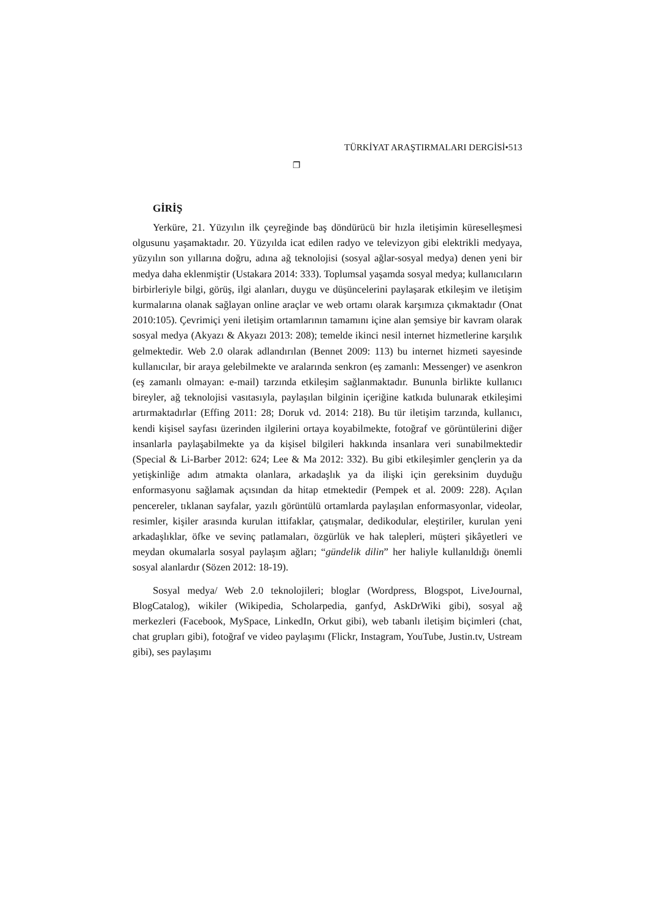TÜRKİYAT ARAŞTIRMALARI DERGİSİ•513
❐
GİRİŞ
Yerküre, 21. Yüzyılın ilk çeyreğinde baş döndürücü bir hızla iletişimin küreselleşmesi olgusunu yaşamaktadır. 20. Yüzyılda icat edilen radyo ve televizyon gibi elektrikli medyaya, yüzyılın son yıllarına doğru, adına ağ teknolojisi (sosyal ağlar-sosyal medya) denen yeni bir medya daha eklenmiştir (Ustakara 2014: 333). Toplumsal yaşamda sosyal medya; kullanıcıların birbirleriyle bilgi, görüş, ilgi alanları, duygu ve düşüncelerini paylaşarak etkileşim ve iletişim kurmalarına olanak sağlayan online araçlar ve web ortamı olarak karşımıza çıkmaktadır (Onat 2010:105). Çevrimiçi yeni iletişim ortamlarının tamamını içine alan şemsiye bir kavram olarak sosyal medya (Akyazı & Akyazı 2013: 208); temelde ikinci nesil internet hizmetlerine karşılık gelmektedir. Web 2.0 olarak adlandırılan (Bennet 2009: 113) bu internet hizmeti sayesinde kullanıcılar, bir araya gelebilmekte ve aralarında senkron (eş zamanlı: Messenger) ve asenkron (eş zamanlı olmayan: e-mail) tarzında etkileşim sağlanmaktadır. Bununla birlikte kullanıcı bireyler, ağ teknolojisi vasıtasıyla, paylaşılan bilginin içeriğine katkıda bulunarak etkileşimi artırmaktadırlar (Effing 2011: 28; Doruk vd. 2014: 218). Bu tür iletişim tarzında, kullanıcı, kendi kişisel sayfası üzerinden ilgilerini ortaya koyabilmekte, fotoğraf ve görüntülerini diğer insanlarla paylaşabilmekte ya da kişisel bilgileri hakkında insanlara veri sunabilmektedir (Special & Li-Barber 2012: 624; Lee & Ma 2012: 332). Bu gibi etkileşimler gençlerin ya da yetişkinliğe adım atmakta olanlara, arkadaşlık ya da ilişki için gereksinim duyduğu enformasyonu sağlamak açısından da hitap etmektedir (Pempek et al. 2009: 228). Açılan pencereler, tıklanan sayfalar, yazılı görüntülü ortamlarda paylaşılan enformasyonlar, videolar, resimler, kişiler arasında kurulan ittifaklar, çatışmalar, dedikodular, eleştiriler, kurulan yeni arkadaşlıklar, öfke ve sevinç patlamaları, özgürlük ve hak talepleri, müşteri şikâyetleri ve meydan okumalarla sosyal paylaşım ağları; “gündelik dilin” her haliyle kullanıldığı önemli sosyal alanlardır (Sözen 2012: 18-19).
Sosyal medya/ Web 2.0 teknolojileri; bloglar (Wordpress, Blogspot, LiveJournal, BlogCatalog), wikiler (Wikipedia, Scholarpedia, ganfyd, AskDrWiki gibi), sosyal ağ merkezleri (Facebook, MySpace, LinkedIn, Orkut gibi), web tabanlı iletişim biçimleri (chat, chat grupları gibi), fotoğraf ve video paylaşımı (Flickr, Instagram, YouTube, Justin.tv, Ustream gibi), ses paylaşımı